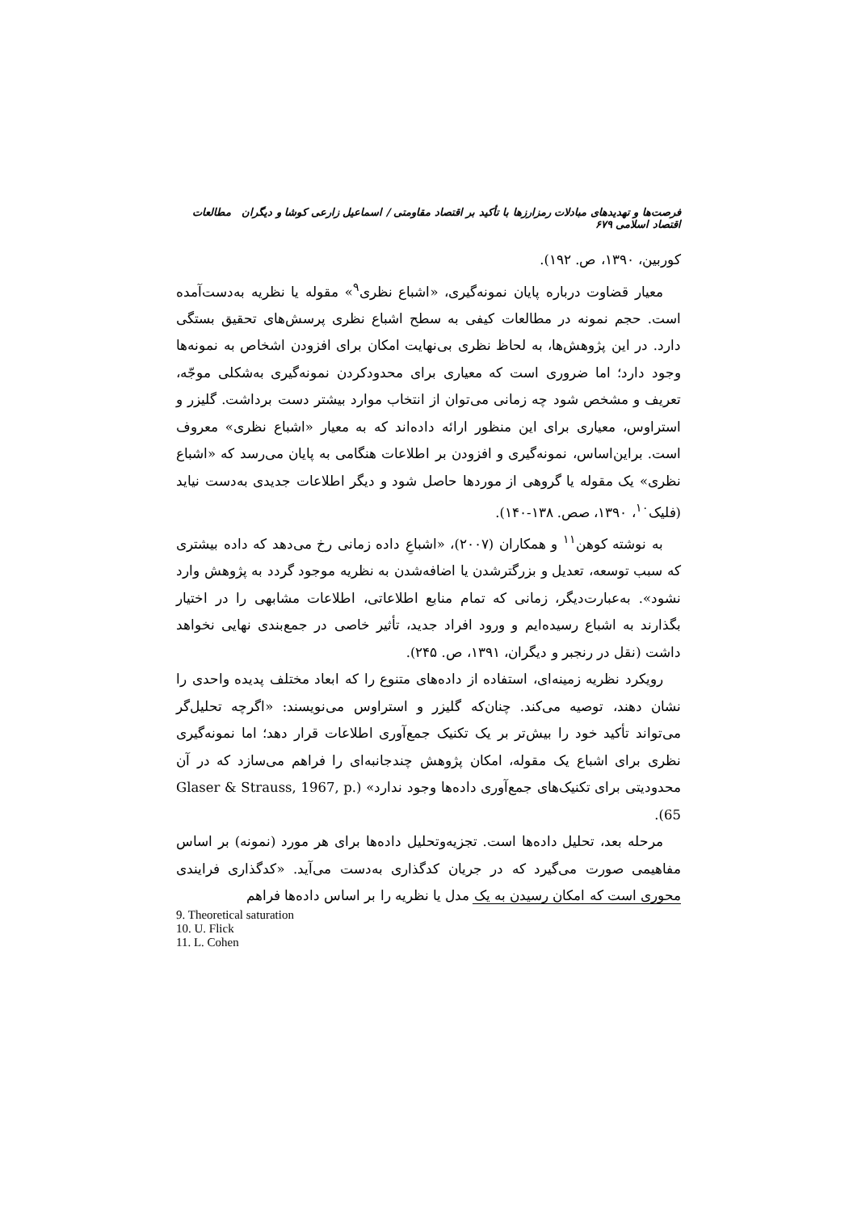فرصت‌ها و تهدیدهای مبادلات رمزارزها با تأکید بر اقتصاد مقاومتی / اسماعیل زارعی کوشا و دیگران مطالعات اقتصاد اسلامی ۶۷۹
کوربین، ۱۳۹۰، ص. ۱۹۲).
معیار قضاوت درباره پایان نمونه‌گیری، «اشباع نظری<sup>۹</sup>» مقوله یا نظریه به‌دست‌آمده است. حجم نمونه در مطالعات کیفی به سطح اشباع نظری پرسش‌های تحقیق بستگی دارد. در این پژوهش‌ها، به لحاظ نظری بی‌نهایت امکان برای افزودن اشخاص به نمونه‌ها وجود دارد؛ اما ضروری است که معیاری برای محدودکردن نمونه‌گیری به‌شکلی موجّه، تعریف و مشخص شود چه زمانی می‌توان از انتخاب موارد بیشتر دست برداشت. گلیزر و استراوس، معیاری برای این منظور ارائه داده‌اند که به معیار «اشباع نظری» معروف است. براین‌اساس، نمونه‌گیری و افزودن بر اطلاعات هنگامی به پایان می‌رسد که «اشباع نظری» یک مقوله یا گروهی از موردها حاصل شود و دیگر اطلاعات جدیدی به‌دست نیاید (فلیک<sup>۱۰</sup>، ۱۳۹۰، صص. ۱۳۸-۱۴۰).
به نوشته کوهن<sup>۱۱</sup> و همکاران (۲۰۰۷)، «اشباعِ داده زمانی رخ می‌دهد که داده بیشتری که سبب توسعه، تعدیل و بزرگترشدن یا اضافه‌شدن به نظریه موجود گردد به پژوهش وارد نشود». به‌عبارت‌دیگر، زمانی که تمام منابع اطلاعاتی، اطلاعات مشابهی را در اختیار بگذارند به اشباع رسیده‌ایم و ورود افراد جدید، تأثیر خاصی در جمع‌بندی نهایی نخواهد داشت (نقل در رنجبر و دیگران، ۱۳۹۱، ص. ۲۴۵).
رویکرد نظریه زمینه‌ای، استفاده از داده‌های متنوع را که ابعاد مختلف پدیده واحدی را نشان دهند، توصیه می‌کند. چنان‌که گلیزر و استراوس می‌نویسند: «اگرچه تحلیل‌گر می‌تواند تأکید خود را بیش‌تر بر یک تکنیک جمع‌آوری اطلاعات قرار دهد؛ اما نمونه‌گیری نظری برای اشباع یک مقوله، امکان پژوهش چندجانبه‌ای را فراهم می‌سازد که در آن محدودیتی برای تکنیک‌های جمع‌آوری داده‌ها وجود ندارد» (Glaser & Strauss, 1967, p. 65).
مرحله بعد، تحلیل داده‌ها است. تجزیه‌وتحلیل داده‌ها برای هر مورد (نمونه) بر اساس مفاهیمی صورت می‌گیرد که در جریان کدگذاری به‌دست می‌آید. «کدگذاری فرایندی محوری است که امکان رسیدن به یک مدل یا نظریه را بر اساس داده‌ها فراهم
9. Theoretical saturation
10. U. Flick
11. L. Cohen